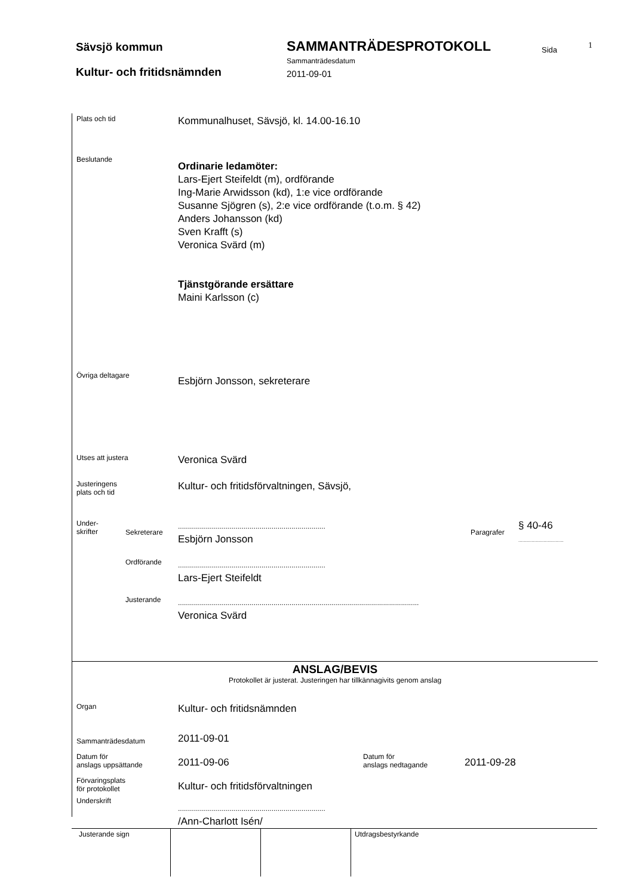Sävsjö kommun SAMMANTRÄDESPROTOKOLL Sida 1
Sammanträdesdatum
Kultur- och fritidsnämnden 2011-09-01
Plats och tid
Kommunalhuset, Sävsjö, kl. 14.00-16.10
Beslutande
Ordinarie ledamöter:
Lars-Ejert Steifeldt (m), ordförande
Ing-Marie Arwidsson (kd), 1:e vice ordförande
Susanne Sjögren (s), 2:e vice ordförande (t.o.m. § 42)
Anders Johansson (kd)
Sven Krafft (s)
Veronica Svärd (m)
Tjänstgörande ersättare
Maini Karlsson (c)
Övriga deltagare
Esbjörn Jonsson, sekreterare
Utses att justera
Veronica Svärd
Justeringens
plats och tid
Kultur- och fritidsförvaltningen, Sävsjö,
Under-
skrifter
Sekreterare
..........................................................................
Esbjörn Jonsson
Paragrafer
§ 40-46
..................................
Ordförande
..........................................................................
Lars-Ejert Steifeldt
Justerande
.........................................................................................................................
Veronica Svärd
ANSLAG/BEVIS
Protokollet är justerat. Justeringen har tillkännagivits genom anslag
Organ
Kultur- och fritidsnämnden
Sammanträdesdatum
2011-09-01
Datum för
anslags uppsättande
2011-09-06
Datum för
anslags nedtagande
2011-09-28
Förvaringsplats
för protokollet
Kultur- och fritidsförvaltningen
Underskrift
..........................................................................
/Ann-Charlott Isén/
Justerande sign Utdragsbestyrkande